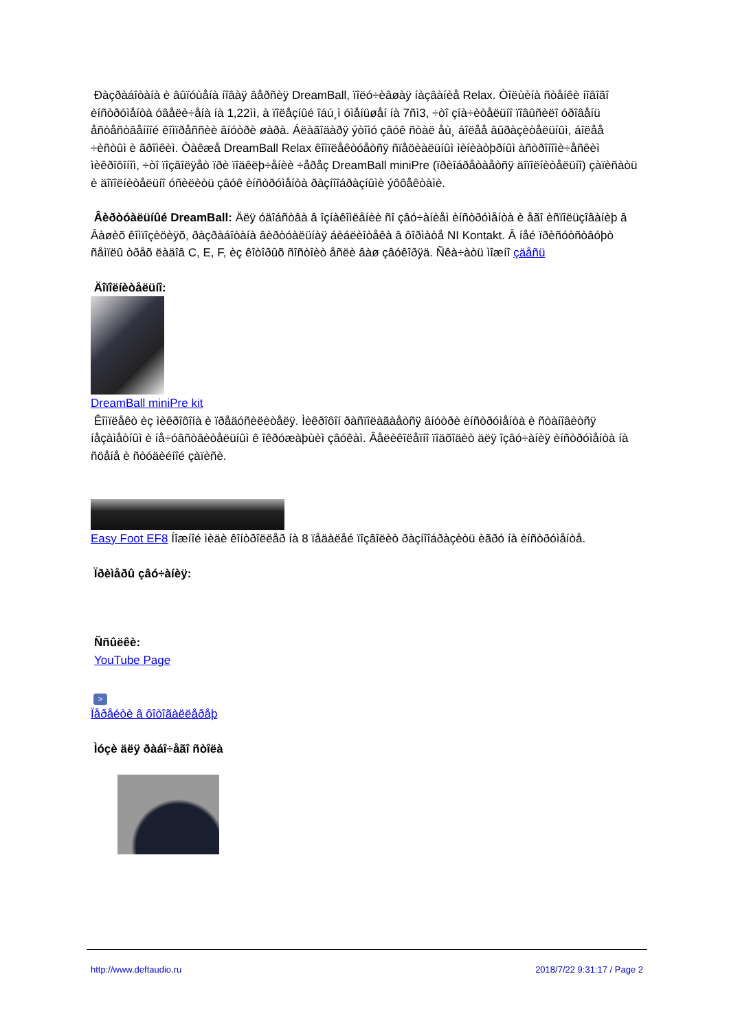Ðàçðàáîòàíà è âûïóùåíà íîâàÿ âåðñèÿ DreamBall, ïîëó÷èâøàÿ íàçâàíèå Relax. Òîëùèíà ñòåíêè íîâîãî èíñòðóìåíòà óâåëè÷åíà íà 1,22ìì, à ïîëåçíûé îáú¸ì óìåíüøåí íà 7ñì3, ÷òî çíà÷èòåëüíî ïîâûñèëî óðîâåíü åñòåñòâåííîé êîìïðåññèè âíóòðè øàðà. Áëàãîäàðÿ ýòîìó çâóê ñòàë åù¸ áîëåå âûðàçèòåëüíûì, áîëåå ÷èñòûì è ãðîìêèì. Òàêæå DreamBall Relax êîìïëåêòóåòñÿ ñïåöèàëüíûì ìèíèàòþðíûì àñòðîíîìè÷åñêèì ìèêðîôîíîì, ÷òî ïîçâîëÿåò ïðè ïîäêëþ÷åíèè ÷åðåç DreamBall miniPre (ïðèîáðåòàåòñÿ äîïîëíèòåëüíî) çàïèñàòü è äîïîëíèòåëüíî óñèëèòü çâóê èíñòðóìåíòà ðàçíîîáðàçíûìè ýôôåêòàìè.
Âèðòóàëüíûé DreamBall: Äëÿ óäîáñòâà â îçíàêîìëåíèè ñî çâó÷àíèåì èíñòðóìåíòà è åãî èñïîëüçîâàíèþ â Âàøèõ êîìïîçèöèÿõ, ðàçðàáîòàíà âèðòóàëüíàÿ áèáëèîòåêà â ôîðìàòå NI Kontakt. Â íåé ïðèñóòñòâóþò ñåìïëû òðåõ ëàäîâ C, E, F, èç êîòîðûõ ñîñòîèò åñëè âàø çâóêîðÿä. Ñêà÷àòü ìîæíî çäåñü
Äîïîëíèòåëüíî:
DreamBall miniPre kit
Êîìïëåêò èç ìèêðîôîíà è ïðåäóñèëèòåëÿ. Ìèêðîôîí ðàñïîëàãàåòñÿ âíóòðè èíñòðóìåíòà è ñòàíîâèòñÿ íåçàìåòíûì è íå÷óâñòâèòåëüíûì ê îêðóæàþùèì çâóêàì. Âåëèêîëåïíî ïîäõîäèò äëÿ îçâó÷àíèÿ èíñòðóìåíòà íà ñöåíå è ñòóäèéíîé çàïèñè.
Easy Foot EF8 Íîæíîé ìèäè êîíòðîëëåð íà 8 ïåäàëåé ïîçâîëèò ðàçíîîáðàçèòü èãðó íà èíñòðóìåíòå.
Ïðèìåðû çâó÷àíèÿ:
Ññûëêè:
YouTube Page
>
Ïåðåéòè â ôîòîãàëëåðåþ
Ìóçè äëÿ ðàáî÷åãî ñòîëà
http://www.deftaudio.ru 2018/7/22 9:31:17 / Page 2